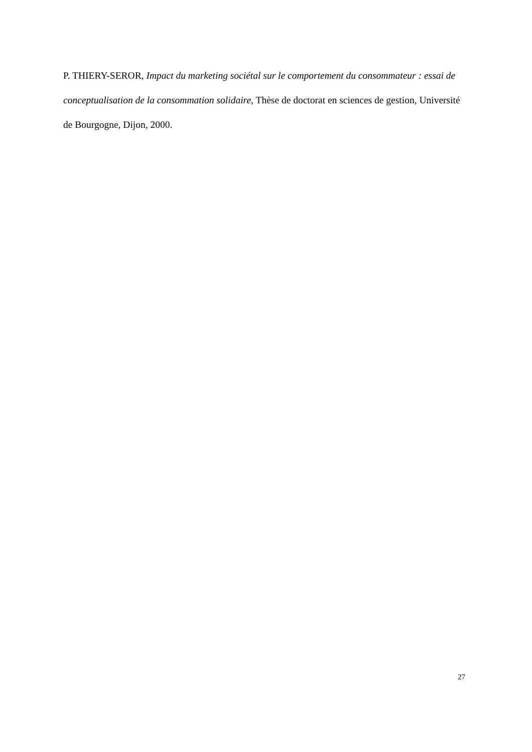P. THIERY-SEROR, Impact du marketing sociétal sur le comportement du consommateur : essai de conceptualisation de la consommation solidaire, Thèse de doctorat en sciences de gestion, Université de Bourgogne, Dijon, 2000.
27